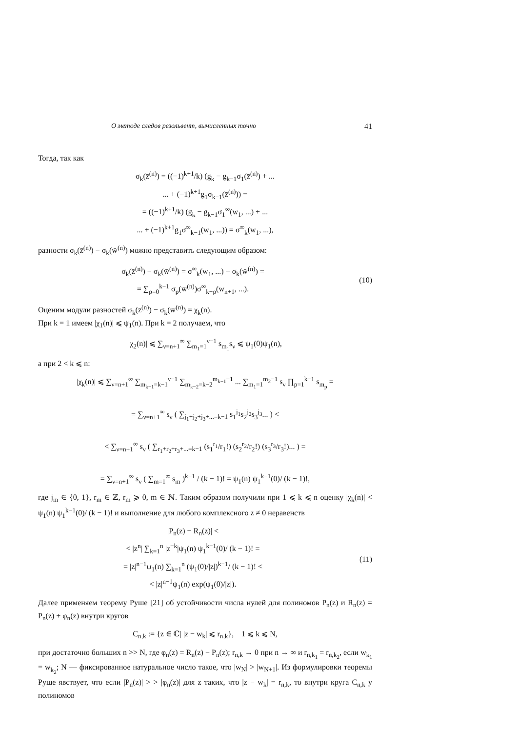О методе следов резольвент, вычисленных точно 41
Тогда, так как
σ<sub>k</sub>(z̄<sup>(n)</sup>) = ((−1)<sup>k+1</sup>/k) (g<sub>k</sub> − g<sub>k−1</sub>σ<sub>1</sub>(z̄<sup>(n)</sup>) + ...
... + (−1)<sup>k+1</sup>g<sub>1</sub>σ<sub>k−1</sub>(z̄<sup>(n)</sup>)) =
= ((−1)<sup>k+1</sup>/k) (g<sub>k</sub> − g<sub>k−1</sub>σ<sub>1</sub><sup>∞</sup>(w<sub>1</sub>, ...) + ...
... + (−1)<sup>k+1</sup>g<sub>1</sub>σ<sup>∞</sup><sub>k−1</sub>(w<sub>1</sub>, ...)) = σ<sup>∞</sup><sub>k</sub>(w<sub>1</sub>, ...),
разности σ<sub>k</sub>(z̄<sup>(n)</sup>) − σ<sub>k</sub>(w̄<sup>(n)</sup>) можно представить следующим образом:
σ<sub>k</sub>(z̄<sup>(n)</sup>) − σ<sub>k</sub>(w̄<sup>(n)</sup>) = σ<sup>∞</sup><sub>k</sub>(w<sub>1</sub>, ...) − σ<sub>k</sub>(w̄<sup>(n)</sup>) =
= ∑<sub>p=0</sub><sup>k−1</sup> σ<sub>p</sub>(w̄<sup>(n)</sup>)σ<sup>∞</sup><sub>k−p</sub>(w<sub>n+1</sub>, ...).
(10)
Оценим модули разностей σ<sub>k</sub>(z̄<sup>(n)</sup>) − σ<sub>k</sub>(w̄<sup>(n)</sup>) = χ<sub>k</sub>(n).
При k = 1 имеем |χ<sub>1</sub>(n)| ⩽ ψ<sub>1</sub>(n). При k = 2 получаем, что
|χ<sub>2</sub>(n)| ⩽ ∑<sub>ν=n+1</sub><sup>∞</sup> ∑<sub>m<sub>1</sub>=1</sub><sup>ν−1</sup> s<sub>m<sub>1</sub></sub>s<sub>ν</sub> ⩽ ψ<sub>1</sub>(0)ψ<sub>1</sub>(n),
а при 2 < k ⩽ n:
|χ<sub>k</sub>(n)| ⩽ ∑<sub>ν=n+1</sub><sup>∞</sup> ∑<sub>m<sub>k−1</sub>=k−1</sub><sup>ν−1</sup> ∑<sub>m<sub>k−2</sub>=k−2</sub><sup>m<sub>k−1</sub>−1</sup> ... ∑<sub>m<sub>1</sub>=1</sub><sup>m<sub>2</sub>−1</sup> s<sub>ν</sub> ∏<sub>p=1</sub><sup>k−1</sup> s<sub>m<sub>p</sub></sub> =
= ∑<sub>ν=n+1</sub><sup>∞</sup> s<sub>ν</sub> ( ∑<sub>j<sub>1</sub>+j<sub>2</sub>+j<sub>3</sub>+...=k−1</sub> s<sub>1</sub><sup>j<sub>1</sub></sup>s<sub>2</sub><sup>j<sub>2</sub></sup>s<sub>3</sub><sup>j<sub>3</sub></sup>... ) <
< ∑<sub>ν=n+1</sub><sup>∞</sup> s<sub>ν</sub> ( ∑<sub>r<sub>1</sub>+r<sub>2</sub>+r<sub>3</sub>+...=k−1</sub> (s<sub>1</sub><sup>r<sub>1</sub></sup>/r<sub>1</sub>!) (s<sub>2</sub><sup>r<sub>2</sub></sup>/r<sub>2</sub>!) (s<sub>3</sub><sup>r<sub>3</sub></sup>/r<sub>3</sub>!)... ) =
= ∑<sub>ν=n+1</sub><sup>∞</sup> s<sub>ν</sub> ( ∑<sub>m=1</sub><sup>∞</sup> s<sub>m</sub> )<sup>k−1</sup> / (k − 1)! = ψ<sub>1</sub>(n) ψ<sub>1</sub><sup>k−1</sup>(0)/ (k − 1)!,
где j<sub>m</sub> ∈ {0, 1}, r<sub>m</sub> ∈ ℤ, r<sub>m</sub> ⩾ 0, m ∈ ℕ. Таким образом получили при 1 ⩽ k ⩽ n оценку |χ<sub>k</sub>(n)| < ψ<sub>1</sub>(n) ψ<sub>1</sub><sup>k−1</sup>(0)/ (k − 1)! и выполнение для любого комплексного z ≠ 0 неравенств
|P<sub>n</sub>(z) − R<sub>n</sub>(z)| <
< |z<sup>n</sup>| ∑<sub>k=1</sub><sup>n</sup> |z<sup>−k</sup>|ψ<sub>1</sub>(n) ψ<sub>1</sub><sup>k−1</sup>(0)/ (k − 1)! =
= |z|<sup>n−1</sup>ψ<sub>1</sub>(n) ∑<sub>k=1</sub><sup>n</sup> (ψ<sub>1</sub>(0)/|z|)<sup>k−1</sup>/ (k − 1)! <
< |z|<sup>n−1</sup>ψ<sub>1</sub>(n) exp(ψ<sub>1</sub>(0)/|z|).
(11)
Далее применяем теорему Руше [21] об устойчивости числа нулей для полиномов P<sub>n</sub>(z) и R<sub>n</sub>(z) = P<sub>n</sub>(z) + φ<sub>n</sub>(z) внутри кругов
C<sub>n,k</sub> := {z ∈ ℂ| |z − w<sub>k</sub>| ⩽ r<sub>n,k</sub>}, 1 ⩽ k ⩽ N,
при достаточно больших n >> N, где φ<sub>n</sub>(z) = R<sub>n</sub>(z) − P<sub>n</sub>(z); r<sub>n,k</sub> → 0 при n → ∞ и r<sub>n,k<sub>1</sub></sub> = r<sub>n,k<sub>2</sub></sub>, если w<sub>k<sub>1</sub></sub> = w<sub>k<sub>2</sub></sub>; N — фиксированное натуральное число такое, что |w<sub>N</sub>| > |w<sub>N+1</sub>|. Из формулировки теоремы Руше явствует, что если |P<sub>n</sub>(z)| > > |φ<sub>n</sub>(z)| для z таких, что |z − w<sub>k</sub>| = r<sub>n,k</sub>, то внутри круга C<sub>n,k</sub> у полиномов